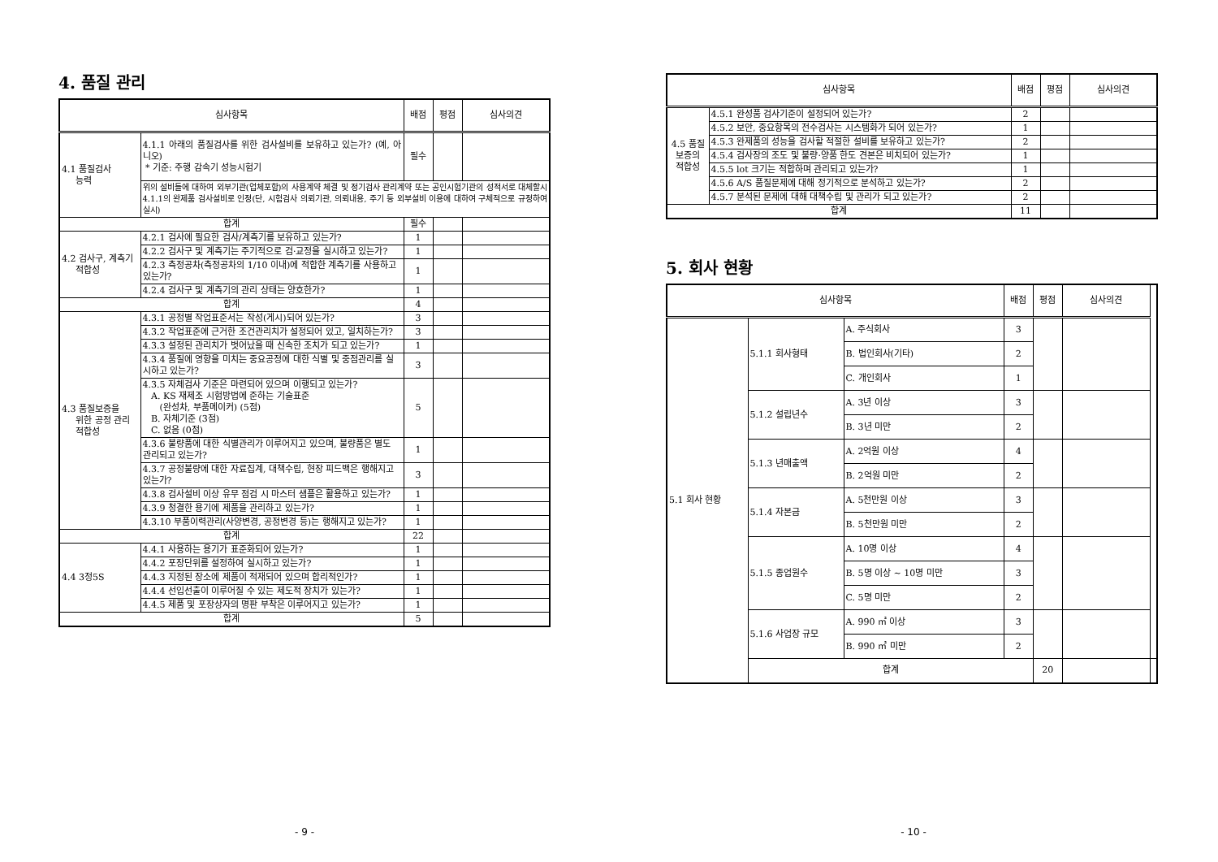4. 품질 관리
| 심사항목 | | 배점 | 평점 | 심사의견 |
| --- | --- | --- | --- | --- |
| 4.1 품질검사 능력 | 4.1.1 아래의 품질검사를 위한 검사설비를 보유하고 있는가? (예, 아니오) * 기준: 주행 감속기 성능시험기 | 필수 | | |
| | 위의 설비들에 대하여 외부기관(업체포함)의 사용계약 체결 및 정기검사 관리계약 또는 공인시험기관의 성적서로 대체할시 4.1.1의 완제품 검사설비로 인정(단, 시험검사 의뢰기관, 의뢰내용, 주기 등 외부설비 이용에 대하여 구체적으로 규정하여 실시) | | | |
| 합계 | | 필수 | | |
| 4.2 검사구, 계측기 적합성 | 4.2.1 검사에 필요한 검사/계측기를 보유하고 있는가? | 1 | | |
| | 4.2.2 검사구 및 계측기는 주기적으로 검·교정을 실시하고 있는가? | 1 | | |
| | 4.2.3 측정공차(측정공차의 1/10 이내)에 적합한 계측기를 사용하고 있는가? | 1 | | |
| | 4.2.4 검사구 및 계측기의 관리 상태는 양호한가? | 1 | | |
| 합계 | | 4 | | |
| 4.3 품질보증을 위한 공정 관리 적합성 | 4.3.1 공정별 작업표준서는 작성(게시)되어 있는가? | 3 | | |
| | 4.3.2 작업표준에 근거한 조건관리치가 설정되어 있고, 일치하는가? | 3 | | |
| | 4.3.3 설정된 관리치가 벗어났을 때 신속한 조치가 되고 있는가? | 1 | | |
| | 4.3.4 품질에 영향을 미치는 중요공정에 대한 식별 및 중점관리를 실시하고 있는가? | 3 | | |
| | 4.3.5 자체검사 기준은 마련되어 있으며 이행되고 있는가? A. KS 재제조 시험방법에 준하는 기술표준 (완성차, 부품메이커) (5점) B. 자체기준 (3점) C. 없음 (0점) | 5 | | |
| | 4.3.6 불량품에 대한 식별관리가 이루어지고 있으며, 불량품은 별도 관리되고 있는가? | 1 | | |
| | 4.3.7 공정불량에 대한 자료집계, 대책수립, 현장 피드백은 행해지고 있는가? | 3 | | |
| | 4.3.8 검사설비 이상 유무 점검 시 마스터 샘플은 활용하고 있는가? | 1 | | |
| | 4.3.9 청결한 용기에 제품을 관리하고 있는가? | 1 | | |
| | 4.3.10 부품이력관리(사양변경, 공정변경 등)는 행해지고 있는가? | 1 | | |
| 합계 | | 22 | | |
| 4.4 3정5S | 4.4.1 사용하는 용기가 표준화되어 있는가? | 1 | | |
| | 4.4.2 포장단위를 설정하여 실시하고 있는가? | 1 | | |
| | 4.4.3 지정된 장소에 제품이 적재되어 있으며 합리적인가? | 1 | | |
| | 4.4.4 선입선출이 이루어질 수 있는 제도적 장치가 있는가? | 1 | | |
| | 4.4.5 제품 및 포장상자의 명판 부착은 이루어지고 있는가? | 1 | | |
| 합계 | | 5 | | |
- 9 -
| 심사항목 | | 배점 | 평점 | 심사의견 |
| --- | --- | --- | --- | --- |
| 4.5 품질 보증의 적합성 | 4.5.1 완성품 검사기준이 설정되어 있는가? | 2 | | |
| | 4.5.2 보안, 중요항목의 전수검사는 시스템화가 되어 있는가? | 1 | | |
| | 4.5.3 완제품의 성능을 검사할 적절한 설비를 보유하고 있는가? | 2 | | |
| | 4.5.4 검사장의 조도 및 불량·양품 한도 견본은 비치되어 있는가? | 1 | | |
| | 4.5.5 lot 크기는 적합하며 관리되고 있는가? | 1 | | |
| | 4.5.6 A/S 품질문제에 대해 정기적으로 분석하고 있는가? | 2 | | |
| | 4.5.7 분석된 문제에 대해 대책수립 및 관리가 되고 있는가? | 2 | | |
| 합계 | | 11 | | |
5. 회사 현황
| 심사항목 | | | 배점 | 평점 | 심사의견 | |
| --- | --- | --- | --- | --- | --- | --- |
| 5.1 회사 현황 | 5.1.1 회사형태 | A. 주식회사 | 3 | | | |
| | | B. 법인회사(기타) | 2 | | | |
| | | C. 개인회사 | 1 | | | |
| | 5.1.2 설립년수 | A. 3년 이상 | 3 | | | |
| | | B. 3년 미만 | 2 | | | |
| | 5.1.3 년매출액 | A. 2억원 이상 | 4 | | | |
| | | B. 2억원 미만 | 2 | | | |
| | 5.1.4 자본금 | A. 5천만원 이상 | 3 | | | |
| | | B. 5천만원 미만 | 2 | | | |
| | 5.1.5 종업원수 | A. 10명 이상 | 4 | | | |
| | | B. 5명 이상 ~ 10명 미만 | 3 | | | |
| | | C. 5명 미만 | 2 | | | |
| | 5.1.6 사업장 규모 | A. 990 ㎡ 이상 | 3 | | | |
| | | B. 990 ㎡ 미만 | 2 | | | |
| | 합계 | | | 20 | | |
- 10 -